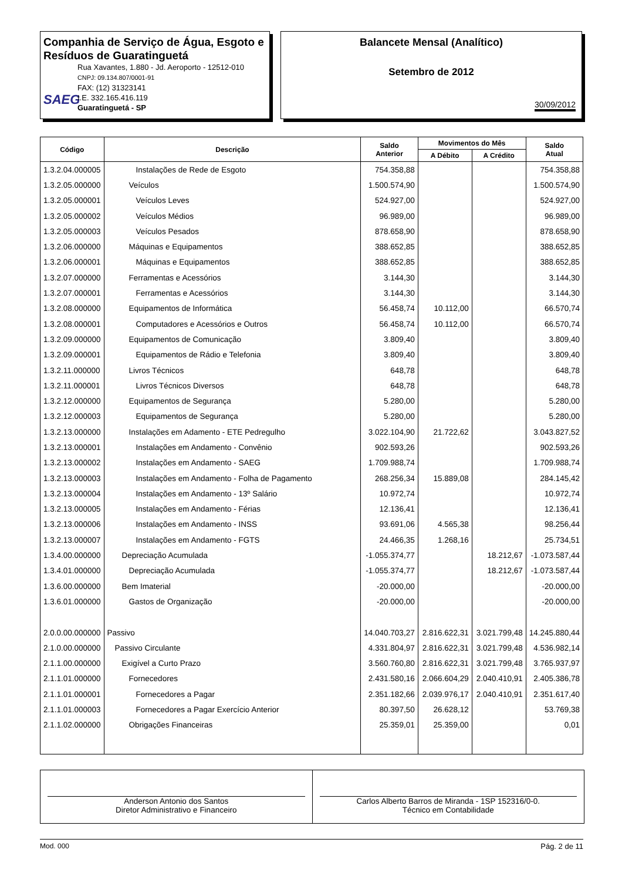Companhia de Serviço de Água, Esgoto e Resíduos de Guaratinguetá
SAEG
Rua Xavantes, 1.880 - Jd. Aeroporto - 12512-010
CNPJ: 09.134.807/0001-91
FAX: (12) 31323141
I.E. 332.165.416.119
Guaratinguetá - SP
Balancete Mensal (Analítico)
Setembro de 2012
30/09/2012
| Código | Descrição | Saldo Anterior | Movimentos do Mês | | Saldo Atual |
| --- | --- | --- | --- | --- | --- |
| | | | A Débito | A Crédito | |
| 1.3.2.04.000005 | Instalações de Rede de Esgoto | 754.358,88 | | | 754.358,88 |
| 1.3.2.05.000000 | Veículos | 1.500.574,90 | | | 1.500.574,90 |
| 1.3.2.05.000001 | Veículos Leves | 524.927,00 | | | 524.927,00 |
| 1.3.2.05.000002 | Veículos Médios | 96.989,00 | | | 96.989,00 |
| 1.3.2.05.000003 | Veículos Pesados | 878.658,90 | | | 878.658,90 |
| 1.3.2.06.000000 | Máquinas e Equipamentos | 388.652,85 | | | 388.652,85 |
| 1.3.2.06.000001 | Máquinas e Equipamentos | 388.652,85 | | | 388.652,85 |
| 1.3.2.07.000000 | Ferramentas e Acessórios | 3.144,30 | | | 3.144,30 |
| 1.3.2.07.000001 | Ferramentas e Acessórios | 3.144,30 | | | 3.144,30 |
| 1.3.2.08.000000 | Equipamentos de Informática | 56.458,74 | 10.112,00 | | 66.570,74 |
| 1.3.2.08.000001 | Computadores e Acessórios e Outros | 56.458,74 | 10.112,00 | | 66.570,74 |
| 1.3.2.09.000000 | Equipamentos de Comunicação | 3.809,40 | | | 3.809,40 |
| 1.3.2.09.000001 | Equipamentos de Rádio e Telefonia | 3.809,40 | | | 3.809,40 |
| 1.3.2.11.000000 | Livros Técnicos | 648,78 | | | 648,78 |
| 1.3.2.11.000001 | Livros Técnicos Diversos | 648,78 | | | 648,78 |
| 1.3.2.12.000000 | Equipamentos de Segurança | 5.280,00 | | | 5.280,00 |
| 1.3.2.12.000003 | Equipamentos de Segurança | 5.280,00 | | | 5.280,00 |
| 1.3.2.13.000000 | Instalações em Adamento - ETE Pedregulho | 3.022.104,90 | 21.722,62 | | 3.043.827,52 |
| 1.3.2.13.000001 | Instalações em Andamento - Convênio | 902.593,26 | | | 902.593,26 |
| 1.3.2.13.000002 | Instalações em Andamento - SAEG | 1.709.988,74 | | | 1.709.988,74 |
| 1.3.2.13.000003 | Instalações em Andamento - Folha de Pagamento | 268.256,34 | 15.889,08 | | 284.145,42 |
| 1.3.2.13.000004 | Instalações em Andamento - 13º Salário | 10.972,74 | | | 10.972,74 |
| 1.3.2.13.000005 | Instalações em Andamento - Férias | 12.136,41 | | | 12.136,41 |
| 1.3.2.13.000006 | Instalações em Andamento - INSS | 93.691,06 | 4.565,38 | | 98.256,44 |
| 1.3.2.13.000007 | Instalações em Andamento - FGTS | 24.466,35 | 1.268,16 | | 25.734,51 |
| 1.3.4.00.000000 | Depreciação Acumulada | -1.055.374,77 | | 18.212,67 | -1.073.587,44 |
| 1.3.4.01.000000 | Depreciação Acumulada | -1.055.374,77 | | 18.212,67 | -1.073.587,44 |
| 1.3.6.00.000000 | Bem Imaterial | -20.000,00 | | | -20.000,00 |
| 1.3.6.01.000000 | Gastos de Organização | -20.000,00 | | | -20.000,00 |
| 2.0.0.00.000000 | Passivo | 14.040.703,27 | 2.816.622,31 | 3.021.799,48 | 14.245.880,44 |
| 2.1.0.00.000000 | Passivo Circulante | 4.331.804,97 | 2.816.622,31 | 3.021.799,48 | 4.536.982,14 |
| 2.1.1.00.000000 | Exigível a Curto Prazo | 3.560.760,80 | 2.816.622,31 | 3.021.799,48 | 3.765.937,97 |
| 2.1.1.01.000000 | Fornecedores | 2.431.580,16 | 2.066.604,29 | 2.040.410,91 | 2.405.386,78 |
| 2.1.1.01.000001 | Fornecedores a Pagar | 2.351.182,66 | 2.039.976,17 | 2.040.410,91 | 2.351.617,40 |
| 2.1.1.01.000003 | Fornecedores a Pagar Exercício Anterior | 80.397,50 | 26.628,12 | | 53.769,38 |
| 2.1.1.02.000000 | Obrigações Financeiras | 25.359,01 | 25.359,00 | | 0,01 |
Anderson Antonio dos Santos
Diretor Administrativo e Financeiro
Carlos Alberto Barros de Miranda - 1SP 152316/0-0.
Técnico em Contabilidade
Mod. 000 Pág. 2 de 11